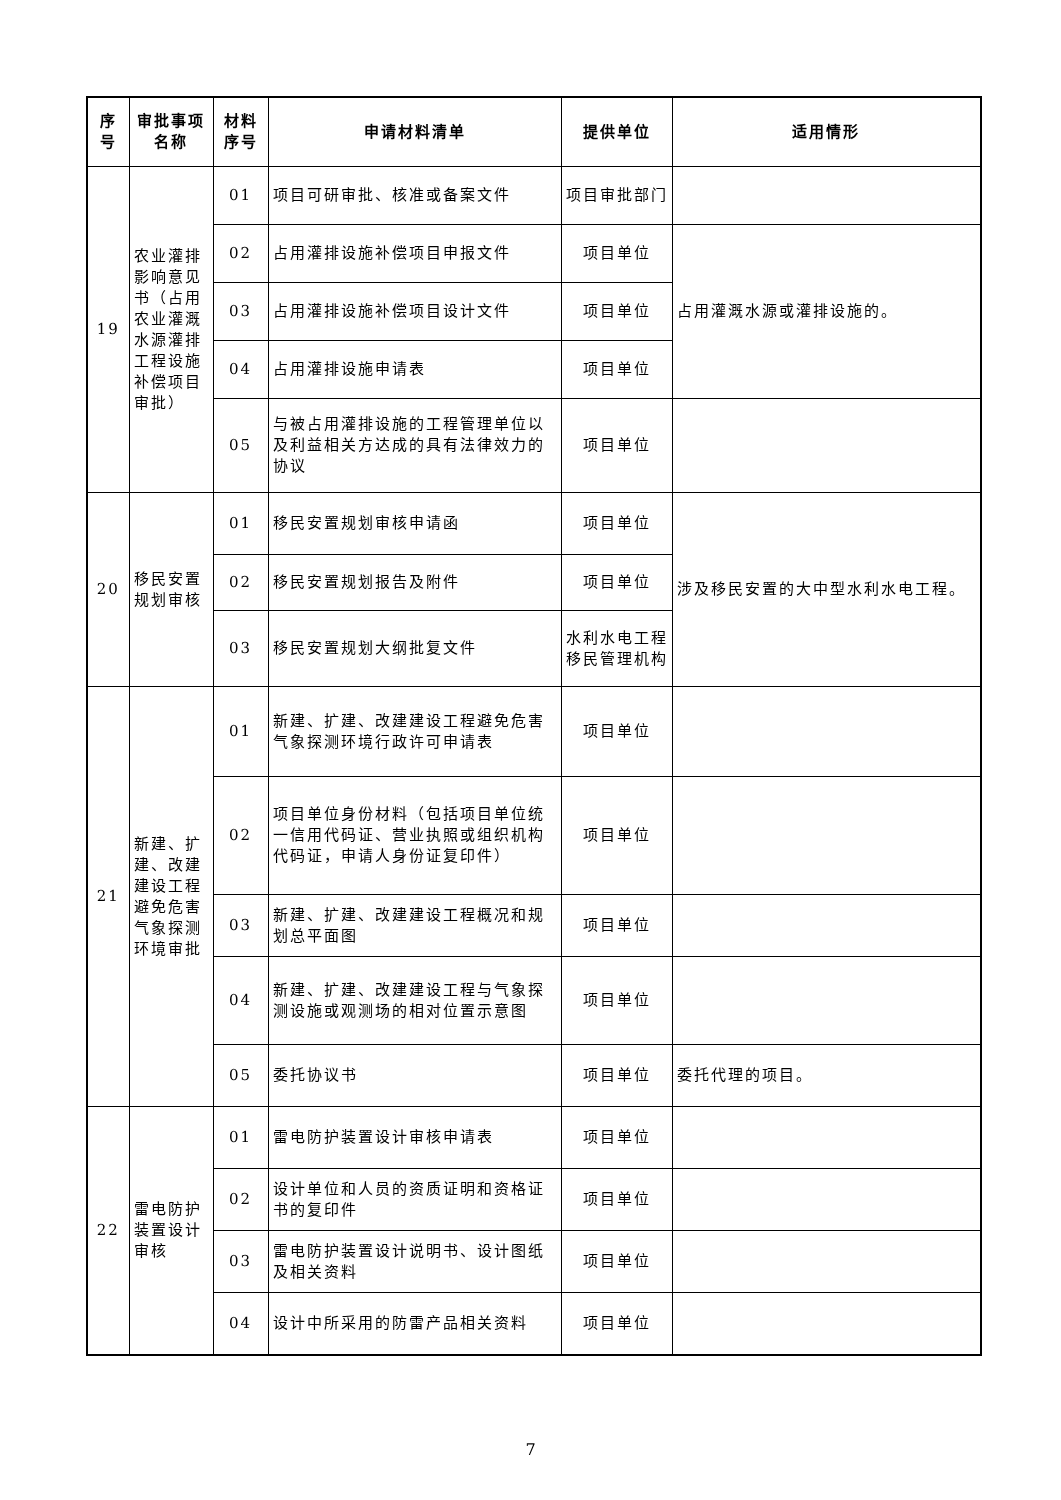| 序号 | 审批事项名称 | 材料序号 | 申请材料清单 | 提供单位 | 适用情形 |
| --- | --- | --- | --- | --- | --- |
| 19 | 农业灌排影响意见书（占用农业灌溉水源灌排工程设施补偿项目审批） | 01 | 项目可研审批、核准或备案文件 | 项目审批部门 | |
| | | 02 | 占用灌排设施补偿项目申报文件 | 项目单位 | 占用灌溉水源或灌排设施的。 |
| | | 03 | 占用灌排设施补偿项目设计文件 | 项目单位 | |
| | | 04 | 占用灌排设施申请表 | 项目单位 | |
| | | 05 | 与被占用灌排设施的工程管理单位以及利益相关方达成的具有法律效力的协议 | 项目单位 | |
| 20 | 移民安置规划审核 | 01 | 移民安置规划审核申请函 | 项目单位 | 涉及移民安置的大中型水利水电工程。 |
| | | 02 | 移民安置规划报告及附件 | 项目单位 | |
| | | 03 | 移民安置规划大纲批复文件 | 水利水电工程移民管理机构 | |
| 21 | 新建、扩建、改建建设工程避免危害气象探测环境审批 | 01 | 新建、扩建、改建建设工程避免危害气象探测环境行政许可申请表 | 项目单位 | |
| | | 02 | 项目单位身份材料（包括项目单位统一信用代码证、营业执照或组织机构代码证，申请人身份证复印件） | 项目单位 | |
| | | 03 | 新建、扩建、改建建设工程概况和规划总平面图 | 项目单位 | |
| | | 04 | 新建、扩建、改建建设工程与气象探测设施或观测场的相对位置示意图 | 项目单位 | |
| | | 05 | 委托协议书 | 项目单位 | 委托代理的项目。 |
| 22 | 雷电防护装置设计审核 | 01 | 雷电防护装置设计审核申请表 | 项目单位 | |
| | | 02 | 设计单位和人员的资质证明和资格证书的复印件 | 项目单位 | |
| | | 03 | 雷电防护装置设计说明书、设计图纸及相关资料 | 项目单位 | |
| | | 04 | 设计中所采用的防雷产品相关资料 | 项目单位 | |
7